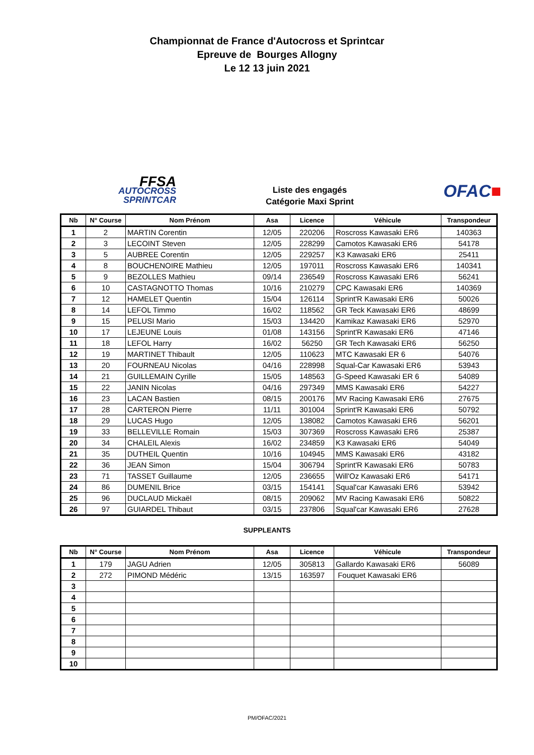Championnat de France d'Autocross et Sprintcar
Epreuve de Bourges Allogny
Le 12 13 juin 2021
FFSA
AUTOCROSS
SPRINTCAR
Liste des engagés
Catégorie Maxi Sprint
OFAC■
| Nb | N° Course | Nom Prénom | Asa | Licence | Véhicule | Transpondeur |
| --- | --- | --- | --- | --- | --- | --- |
| 1 | 2 | MARTIN Corentin | 12/05 | 220206 | Roscross Kawasaki ER6 | 140363 |
| 2 | 3 | LECOINT Steven | 12/05 | 228299 | Camotos Kawasaki ER6 | 54178 |
| 3 | 5 | AUBREE Corentin | 12/05 | 229257 | K3 Kawasaki ER6 | 25411 |
| 4 | 8 | BOUCHENOIRE Mathieu | 12/05 | 197011 | Roscross Kawasaki ER6 | 140341 |
| 5 | 9 | BEZOLLES Mathieu | 09/14 | 236549 | Roscross Kawasaki ER6 | 56241 |
| 6 | 10 | CASTAGNOTTO Thomas | 10/16 | 210279 | CPC Kawasaki ER6 | 140369 |
| 7 | 12 | HAMELET Quentin | 15/04 | 126114 | Sprint'R Kawasaki ER6 | 50026 |
| 8 | 14 | LEFOL Timmo | 16/02 | 118562 | GR Teck Kawasaki ER6 | 48699 |
| 9 | 15 | PELUSI Mario | 15/03 | 134420 | Kamikaz Kawasaki ER6 | 52970 |
| 10 | 17 | LEJEUNE Louis | 01/08 | 143156 | Sprint'R Kawasaki ER6 | 47146 |
| 11 | 18 | LEFOL Harry | 16/02 | 56250 | GR Tech Kawasaki ER6 | 56250 |
| 12 | 19 | MARTINET Thibault | 12/05 | 110623 | MTC Kawasaki ER 6 | 54076 |
| 13 | 20 | FOURNEAU Nicolas | 04/16 | 228998 | Squal-Car Kawasaki ER6 | 53943 |
| 14 | 21 | GUILLEMAIN Cyrille | 15/05 | 148563 | G-Speed Kawasaki ER 6 | 54089 |
| 15 | 22 | JANIN Nicolas | 04/16 | 297349 | MMS Kawasaki ER6 | 54227 |
| 16 | 23 | LACAN Bastien | 08/15 | 200176 | MV Racing Kawasaki ER6 | 27675 |
| 17 | 28 | CARTERON Pierre | 11/11 | 301004 | Sprint'R Kawasaki ER6 | 50792 |
| 18 | 29 | LUCAS Hugo | 12/05 | 138082 | Camotos Kawasaki ER6 | 56201 |
| 19 | 33 | BELLEVILLE Romain | 15/03 | 307369 | Roscross Kawasaki ER6 | 25387 |
| 20 | 34 | CHALEIL Alexis | 16/02 | 234859 | K3 Kawasaki ER6 | 54049 |
| 21 | 35 | DUTHEIL Quentin | 10/16 | 104945 | MMS Kawasaki ER6 | 43182 |
| 22 | 36 | JEAN Simon | 15/04 | 306794 | Sprint'R Kawasaki ER6 | 50783 |
| 23 | 71 | TASSET Guillaume | 12/05 | 236655 | Will'Oz Kawasaki ER6 | 54171 |
| 24 | 86 | DUMENIL Brice | 03/15 | 154141 | Squal'car Kawasaki ER6 | 53942 |
| 25 | 96 | DUCLAUD Mickaël | 08/15 | 209062 | MV Racing Kawasaki ER6 | 50822 |
| 26 | 97 | GUIARDEL Thibaut | 03/15 | 237806 | Squal'car Kawasaki ER6 | 27628 |
SUPPLEANTS
| Nb | N° Course | Nom Prénom | Asa | Licence | Véhicule | Transpondeur |
| --- | --- | --- | --- | --- | --- | --- |
| 1 | 179 | JAGU Adrien | 12/05 | 305813 | Gallardo Kawasaki ER6 | 56089 |
| 2 | 272 | PIMOND Médéric | 13/15 | 163597 | Fouquet Kawasaki ER6 | |
| 3 | | | | | | |
| 4 | | | | | | |
| 5 | | | | | | |
| 6 | | | | | | |
| 7 | | | | | | |
| 8 | | | | | | |
| 9 | | | | | | |
| 10 | | | | | | |
PM/OFAC/2021